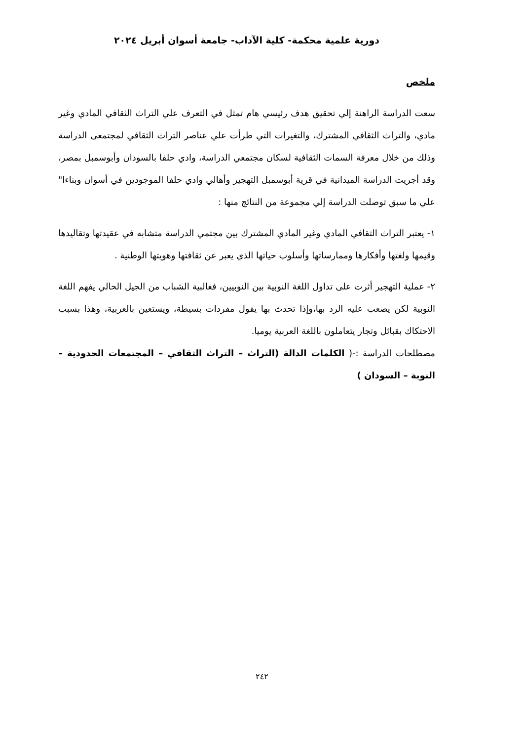دورية علمية محكمة- كلية الآداب- جامعة أسوان أبريل ٢٠٢٤
ملخص
سعت الدراسة الراهنة إلي تحقيق هدف رئيسي هام تمثل في التعرف علي التراث الثقافي المادي وغير مادي، والتراث الثقافي المشترك، والتغيرات التي طرأت علي عناصر التراث الثقافي لمجتمعى الدراسة وذلك من خلال معرفة السمات الثقافية لسكان مجتمعي الدراسة، وادي حلفا بالسودان وأبوسمبل بمصر، وقد أجريت الدراسة الميدانية في قرية أبوسمبل التهجير وأهالي وادي حلفا الموجودين في أسوان وبناءا" علي ما سبق توصلت الدراسة إلي مجموعة من النتائج منها :
١- يعتبر التراث الثقافي المادي وغير المادي المشترك بين مجتمي الدراسة متشابه في عقيدتها وتقاليدها وقيمها ولغتها وأفكارها وممارساتها وأسلوب حياتها الذي يعبر عن ثقافتها وهويتها الوطنية .
٢- عملية التهجير أثرت على تداول اللغة النوبية بين النوبيين، فغالبية الشباب من الجيل الحالي يفهم اللغة النوبية لكن يصعب عليه الرد بها،وإذا تحدث بها يقول مفردات بسيطة، ويستعين بالعربية، وهذا بسبب الاحتكاك بقبائل وتجار يتعاملون باللغة العربية يوميا.
مصطلحات الدراسة :-( الكلمات الدالة (التراث – التراث الثقافي – المجتمعات الحدودية – النوبة – السودان )
٢٤٢